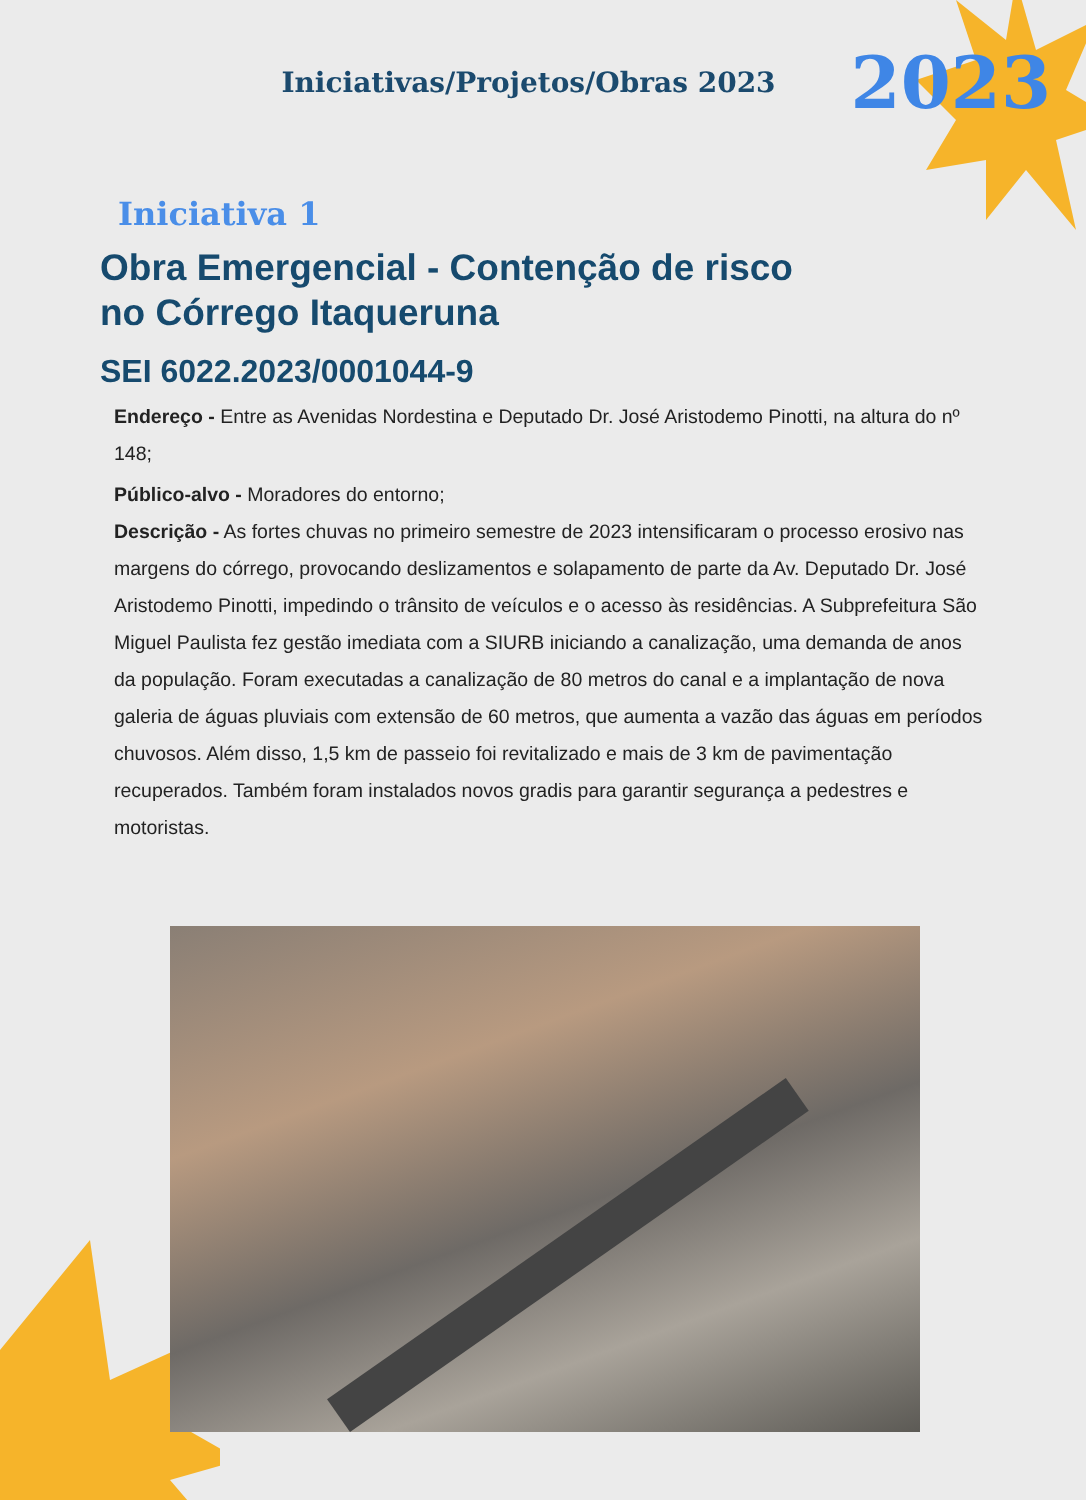Iniciativas/Projetos/Obras 2023 2023
Iniciativa 1
Obra Emergencial - Contenção de risco
no Córrego Itaqueruna
SEI 6022.2023/0001044-9
Endereço - Entre as Avenidas Nordestina e Deputado Dr. José Aristodemo Pinotti, na altura do nº 148;
Público-alvo - Moradores do entorno;
Descrição - As fortes chuvas no primeiro semestre de 2023 intensificaram o processo erosivo nas margens do córrego, provocando deslizamentos e solapamento de parte da Av. Deputado Dr. José Aristodemo Pinotti, impedindo o trânsito de veículos e o acesso às residências. A Subprefeitura São Miguel Paulista fez gestão imediata com a SIURB iniciando a canalização, uma demanda de anos da população. Foram executadas a canalização de 80 metros do canal e a implantação de nova galeria de águas pluviais com extensão de 60 metros, que aumenta a vazão das águas em períodos chuvosos. Além disso, 1,5 km de passeio foi revitalizado e mais de 3 km de pavimentação recuperados. Também foram instalados novos gradis para garantir segurança a pedestres e motoristas.